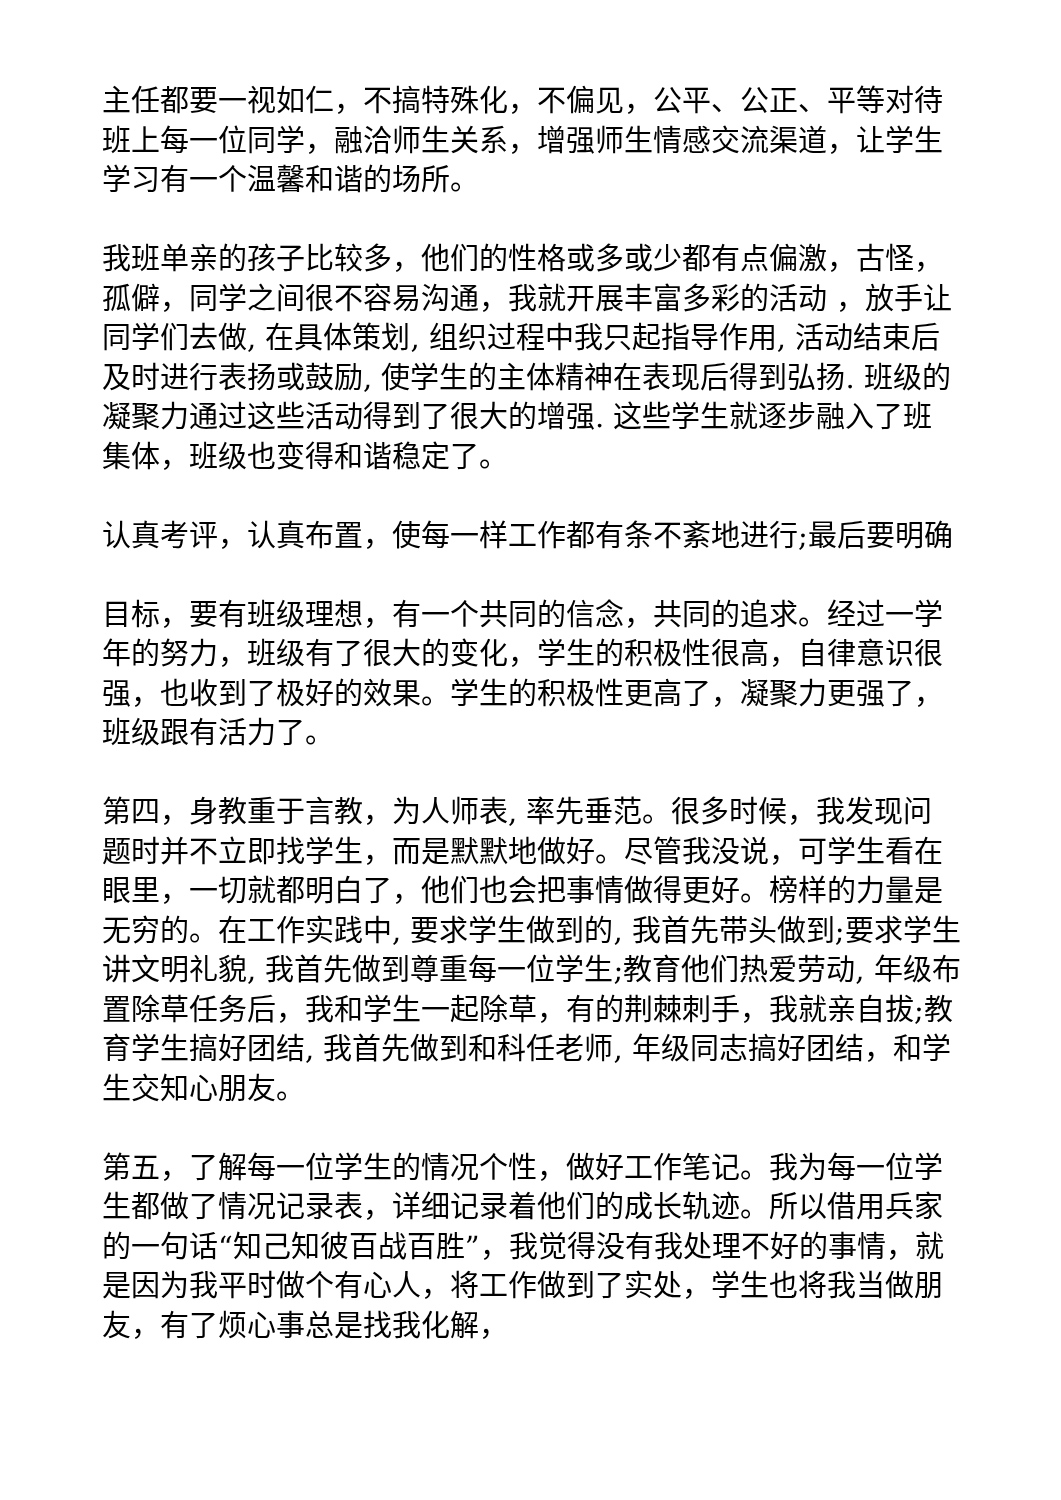主任都要一视如仁，不搞特殊化，不偏见，公平、公正、平等对待班上每一位同学，融洽师生关系，增强师生情感交流渠道，让学生学习有一个温馨和谐的场所。
我班单亲的孩子比较多，他们的性格或多或少都有点偏激，古怪，孤僻，同学之间很不容易沟通，我就开展丰富多彩的活动 ，放手让同学们去做, 在具体策划, 组织过程中我只起指导作用, 活动结束后及时进行表扬或鼓励, 使学生的主体精神在表现后得到弘扬. 班级的凝聚力通过这些活动得到了很大的增强. 这些学生就逐步融入了班集体，班级也变得和谐稳定了。
认真考评，认真布置，使每一样工作都有条不紊地进行;最后要明确
目标，要有班级理想，有一个共同的信念，共同的追求。经过一学年的努力，班级有了很大的变化，学生的积极性很高，自律意识很强，也收到了极好的效果。学生的积极性更高了，凝聚力更强了，班级跟有活力了。
第四，身教重于言教，为人师表, 率先垂范。很多时候，我发现问题时并不立即找学生，而是默默地做好。尽管我没说，可学生看在眼里，一切就都明白了，他们也会把事情做得更好。榜样的力量是无穷的。在工作实践中, 要求学生做到的, 我首先带头做到;要求学生讲文明礼貌, 我首先做到尊重每一位学生;教育他们热爱劳动, 年级布置除草任务后，我和学生一起除草，有的荆棘刺手，我就亲自拔;教育学生搞好团结, 我首先做到和科任老师, 年级同志搞好团结，和学生交知心朋友。
第五，了解每一位学生的情况个性，做好工作笔记。我为每一位学生都做了情况记录表，详细记录着他们的成长轨迹。所以借用兵家的一句话“知己知彼百战百胜”，我觉得没有我处理不好的事情，就是因为我平时做个有心人，将工作做到了实处，学生也将我当做朋友，有了烦心事总是找我化解，